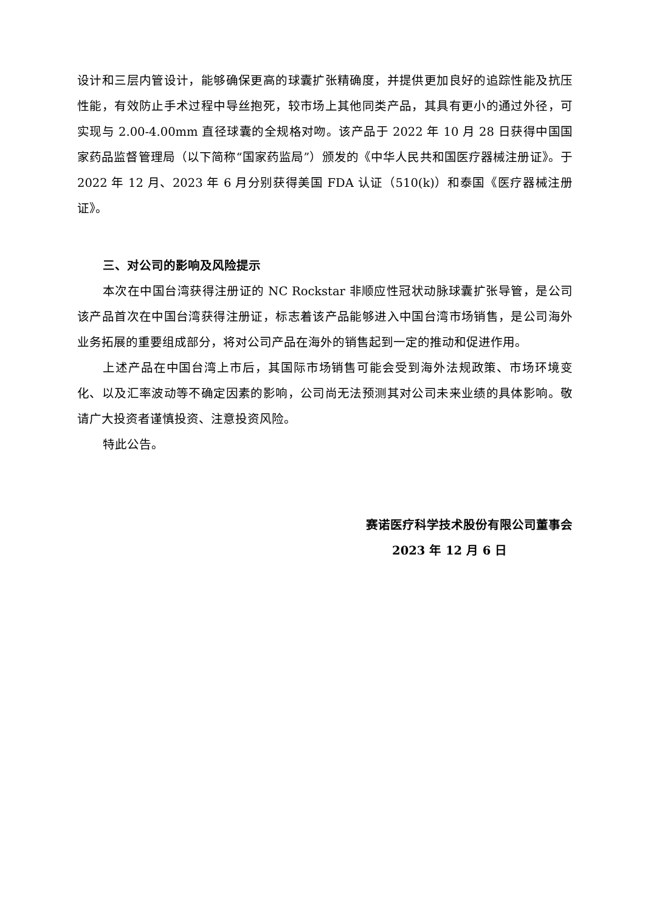设计和三层内管设计，能够确保更高的球囊扩张精确度，并提供更加良好的追踪性能及抗压性能，有效防止手术过程中导丝抱死，较市场上其他同类产品，其具有更小的通过外径，可实现与 2.00-4.00mm 直径球囊的全规格对吻。该产品于 2022 年 10 月 28 日获得中国国家药品监督管理局（以下简称“国家药监局”）颁发的《中华人民共和国医疗器械注册证》。于 2022 年 12 月、2023 年 6 月分别获得美国 FDA 认证（510(k)）和泰国《医疗器械注册证》。
三、对公司的影响及风险提示
本次在中国台湾获得注册证的 NC Rockstar 非顺应性冠状动脉球囊扩张导管，是公司该产品首次在中国台湾获得注册证，标志着该产品能够进入中国台湾市场销售，是公司海外业务拓展的重要组成部分，将对公司产品在海外的销售起到一定的推动和促进作用。
上述产品在中国台湾上市后，其国际市场销售可能会受到海外法规政策、市场环境变化、以及汇率波动等不确定因素的影响，公司尚无法预测其对公司未来业绩的具体影响。敬请广大投资者谨慎投资、注意投资风险。
特此公告。
赛诺医疗科学技术股份有限公司董事会
2023 年 12 月 6 日